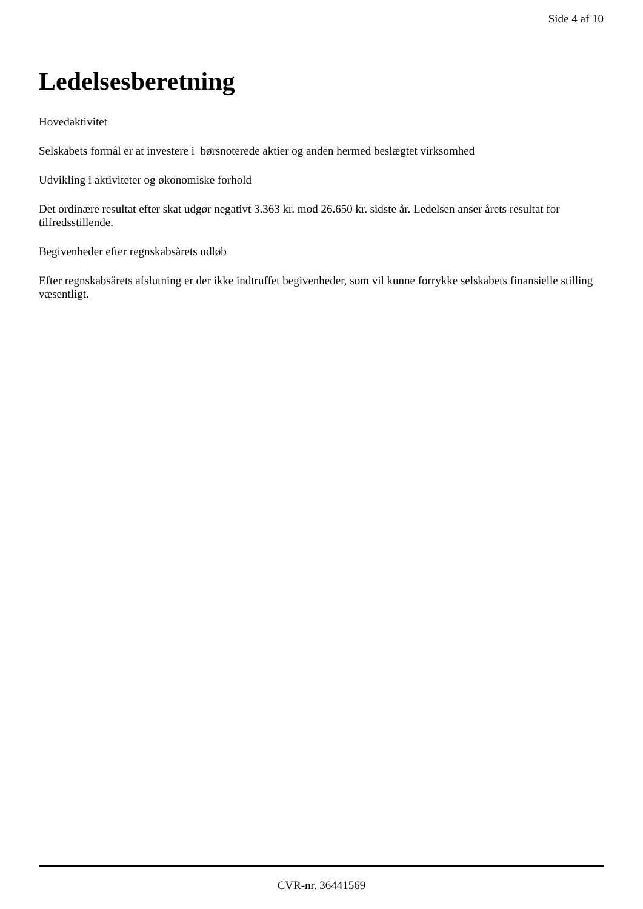Side 4 af 10
Ledelsesberetning
Hovedaktivitet
Selskabets formål er at investere i børsnoterede aktier og anden hermed beslægtet virksomhed
Udvikling i aktiviteter og økonomiske forhold
Det ordinære resultat efter skat udgør negativt 3.363 kr. mod 26.650 kr. sidste år. Ledelsen anser årets resultat for tilfredsstillende.
Begivenheder efter regnskabsårets udløb
Efter regnskabsårets afslutning er der ikke indtruffet begivenheder, som vil kunne forrykke selskabets finansielle stilling væsentligt.
CVR-nr. 36441569